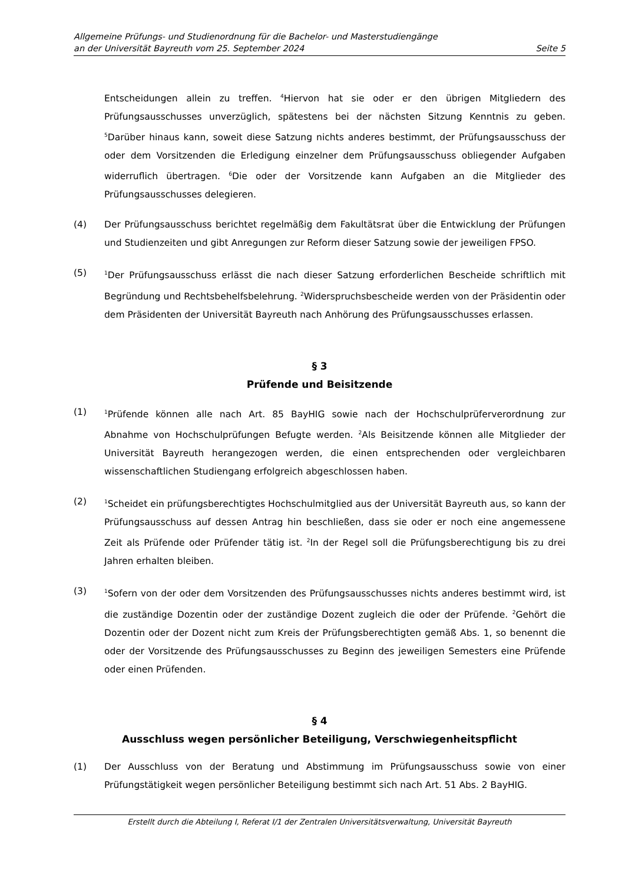Allgemeine Prüfungs- und Studienordnung für die Bachelor- und Masterstudiengänge
an der Universität Bayreuth vom 25. September 2024 Seite 5
Entscheidungen allein zu treffen. <sup>4</sup>Hiervon hat sie oder er den übrigen Mitgliedern des Prüfungsausschusses unverzüglich, spätestens bei der nächsten Sitzung Kenntnis zu geben. <sup>5</sup>Darüber hinaus kann, soweit diese Satzung nichts anderes bestimmt, der Prüfungsausschuss der oder dem Vorsitzenden die Erledigung einzelner dem Prüfungsausschuss obliegender Aufgaben widerruflich übertragen. <sup>6</sup>Die oder der Vorsitzende kann Aufgaben an die Mitglieder des Prüfungsausschusses delegieren.
(4) Der Prüfungsausschuss berichtet regelmäßig dem Fakultätsrat über die Entwicklung der Prüfungen und Studienzeiten und gibt Anregungen zur Reform dieser Satzung sowie der jeweiligen FPSO.
(5)
<sup>1</sup> Der Prüfungsausschuss erlässt die nach dieser Satzung erforderlichen Bescheide schriftlich mit Begründung und Rechtsbehelfsbelehrung. <sup>2</sup>Widerspruchsbescheide werden von der Präsidentin oder dem Präsidenten der Universität Bayreuth nach Anhörung des Prüfungsausschusses erlassen.
§ 3
Prüfende und Beisitzende
(1)
<sup>1</sup> Prüfende können alle nach Art. 85 BayHIG sowie nach der Hochschulprüferverordnung zur Abnahme von Hochschulprüfungen Befugte werden. <sup>2</sup>Als Beisitzende können alle Mitglieder der Universität Bayreuth herangezogen werden, die einen entsprechenden oder vergleichbaren wissenschaftlichen Studiengang erfolgreich abgeschlossen haben.
(2)
<sup>1</sup> Scheidet ein prüfungsberechtigtes Hochschulmitglied aus der Universität Bayreuth aus, so kann der Prüfungsausschuss auf dessen Antrag hin beschließen, dass sie oder er noch eine angemessene Zeit als Prüfende oder Prüfender tätig ist. <sup>2</sup>In der Regel soll die Prüfungsberechtigung bis zu drei Jahren erhalten bleiben.
(3)
<sup>1</sup> Sofern von der oder dem Vorsitzenden des Prüfungsausschusses nichts anderes bestimmt wird, ist die zuständige Dozentin oder der zuständige Dozent zugleich die oder der Prüfende. <sup>2</sup>Gehört die Dozentin oder der Dozent nicht zum Kreis der Prüfungsberechtigten gemäß Abs. 1, so benennt die oder der Vorsitzende des Prüfungsausschusses zu Beginn des jeweiligen Semesters eine Prüfende oder einen Prüfenden.
§ 4
Ausschluss wegen persönlicher Beteiligung, Verschwiegenheitspflicht
(1) Der Ausschluss von der Beratung und Abstimmung im Prüfungsausschuss sowie von einer Prüfungstätigkeit wegen persönlicher Beteiligung bestimmt sich nach Art. 51 Abs. 2 BayHIG.
Erstellt durch die Abteilung I, Referat I/1 der Zentralen Universitätsverwaltung, Universität Bayreuth